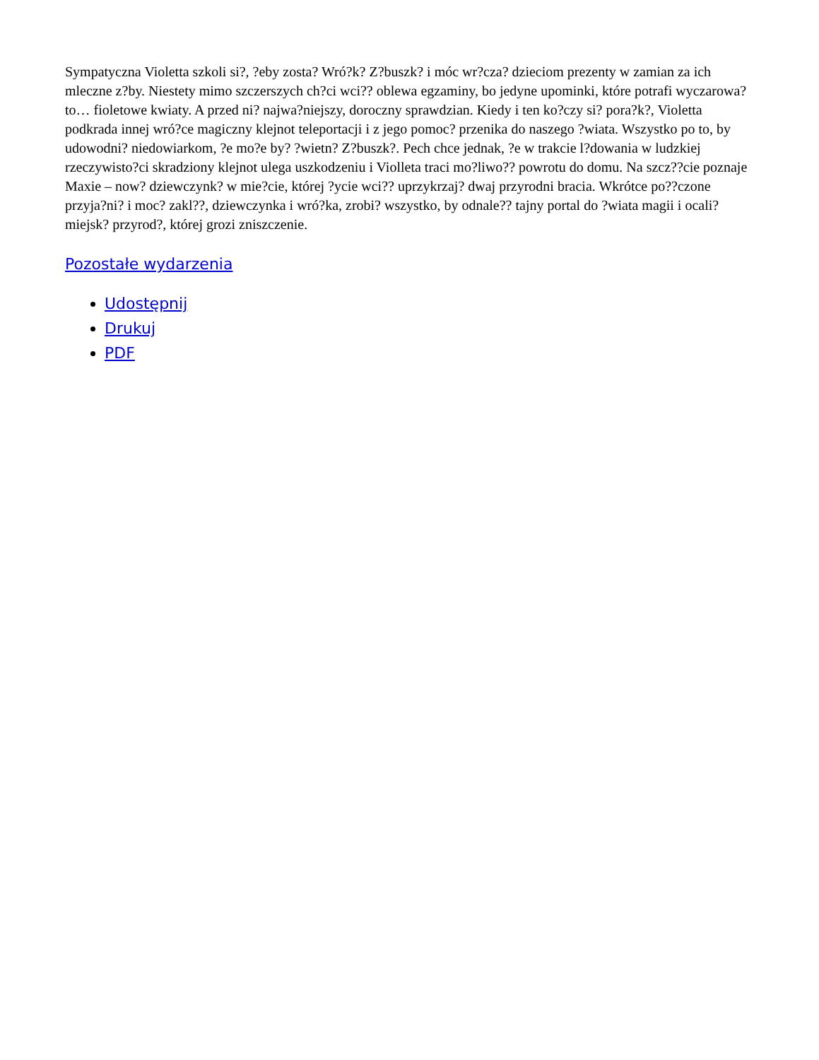Sympatyczna Violetta szkoli si?, ?eby zosta? Wró?k? Z?buszk? i móc wr?cza? dzieciom prezenty w zamian za ich mleczne z?by. Niestety mimo szczerszych ch?ci wci?? oblewa egzaminy, bo jedyne upominki, które potrafi wyczarowa? to… fioletowe kwiaty. A przed ni? najwa?niejszy, doroczny sprawdzian. Kiedy i ten ko?czy si? pora?k?, Violetta podkrada innej wró?ce magiczny klejnot teleportacji i z jego pomoc? przenika do naszego ?wiata. Wszystko po to, by udowodni? niedowiarkom, ?e mo?e by? ?wietn? Z?buszk?. Pech chce jednak, ?e w trakcie l?dowania w ludzkiej rzeczywisto?ci skradziony klejnot ulega uszkodzeniu i Violleta traci mo?liwo?? powrotu do domu. Na szcz??cie poznaje Maxie – now? dziewczynk? w mie?cie, której ?ycie wci?? uprzykrzaj? dwaj przyrodni bracia. Wkrótce po??czone przyja?ni? i moc? zakl??, dziewczynka i wró?ka, zrobi? wszystko, by odnale?? tajny portal do ?wiata magii i ocali? miejsk? przyrod?, której grozi zniszczenie.
Pozostałe wydarzenia
Udostępnij
Drukuj
PDF